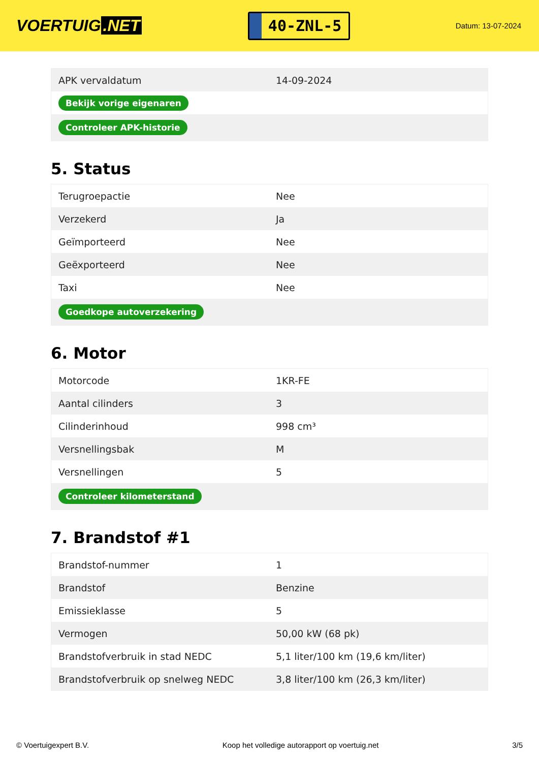VOERTUIG.NET
40-ZNL-5
Datum: 13-07-2024
| APK vervaldatum | 14-09-2024 |
| Bekijk vorige eigenaren | |
| Controleer APK-historie | |
5. Status
| Terugroepactie | Nee |
| Verzekerd | Ja |
| Geïmporteerd | Nee |
| Geëxporteerd | Nee |
| Taxi | Nee |
| Goedkope autoverzekering | |
6. Motor
| Motorcode | 1KR-FE |
| Aantal cilinders | 3 |
| Cilinderinhoud | 998 cm³ |
| Versnellingsbak | M |
| Versnellingen | 5 |
| Controleer kilometerstand | |
7. Brandstof #1
| Brandstof-nummer | 1 |
| Brandstof | Benzine |
| Emissieklasse | 5 |
| Vermogen | 50,00 kW (68 pk) |
| Brandstofverbruik in stad NEDC | 5,1 liter/100 km (19,6 km/liter) |
| Brandstofverbruik op snelweg NEDC | 3,8 liter/100 km (26,3 km/liter) |
© Voertuigexpert B.V. Koop het volledige autorapport op voertuig.net 3/5